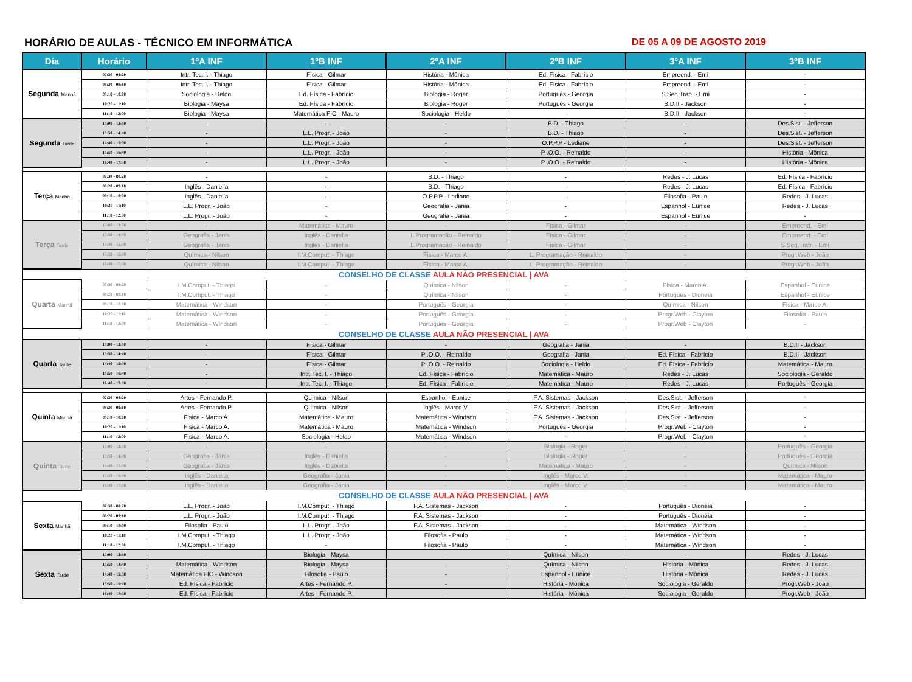HORÁRIO DE AULAS - TÉCNICO EM INFORMÁTICA DE 05 A 09 DE AGOSTO 2019
| Dia | Horário | 1ºA INF | 1ºB INF | 2ºA INF | 2ºB INF | 3ºA INF | 3ºB INF |
| --- | --- | --- | --- | --- | --- | --- | --- |
| Segunda Manhã | 07:30 - 08:20 | Intr. Tec. I. - Thiago | Física - Gilmar | História - Mônica | Ed. Física - Fabrício | Empreend. - Emí | - |
| | 08:20 - 09:10 | Intr. Tec. I. - Thiago | Física - Gilmar | História - Mônica | Ed. Física - Fabrício | Empreend. - Emí | - |
| | 09:10 - 10:00 | Sociologia - Heldo | Ed. Física - Fabrício | Biologia - Roger | Português - Georgia | S.Seg.Trab. - Emí | - |
| | 10:20 - 11:10 | Biologia - Maysa | Ed. Física - Fabrício | Biologia - Roger | Português - Georgia | B.D.II - Jackson | - |
| | 11:10 - 12:00 | Biologia - Maysa | Matemática FIC - Mauro | Sociologia - Heldo | - | B.D.II - Jackson | - |
| Segunda Tarde | 13:00 - 13:50 | - | - | - | B.D. - Thiago | - | Des.Sist. - Jefferson |
| | 13:50 - 14:40 | - | L.L. Progr. - João | - | B.D. - Thiago | - | Des.Sist. - Jefferson |
| | 14:40 - 15:30 | - | L.L. Progr. - João | - | O.P.P.P - Lediane | - | Des.Sist. - Jefferson |
| | 15:50 - 16:40 | - | L.L. Progr. - João | - | P .O.O. - Reinaldo | - | História - Mônica |
| | 16:40 - 17:30 | - | L.L. Progr. - João | - | P .O.O. - Reinaldo | - | História - Mônica |
| Terça Manhã | 07:30 - 08:20 | - | - | B.D. - Thiago | - | Redes - J. Lucas | Ed. Física - Fabrício |
| | 08:20 - 09:10 | Inglês - Daniella | - | B.D. - Thiago | - | Redes - J. Lucas | Ed. Física - Fabrício |
| | 09:10 - 10:00 | Inglês - Daniella | - | O.P.P.P - Lediane | - | Filosofia - Paulo | Redes - J. Lucas |
| | 10:20 - 11:10 | L.L. Progr. - João | - | Geografia - Jania | - | Espanhol - Eunice | Redes - J. Lucas |
| | 11:10 - 12:00 | L.L. Progr. - João | - | Geografia - Jania | - | Espanhol - Eunice | - |
| Terça Tarde | 13:00 - 13:50 | - | Matemática - Mauro | - | Física - Gilmar | - | Empreend. - Emí |
| | 13:50 - 14:40 | Geografia - Jania | Inglês - Daniella | L.Programação - Reinaldo | Física - Gilmar | - | Empreend. - Emí |
| | 14:40 - 15:30 | Geografia - Jania | Inglês - Daniella | L.Programação - Reinaldo | Física - Gilmar | - | S.Seg.Trab. - Emí |
| | 15:50 - 16:40 | Química - Nilson | I.M.Comput. - Thiago | Física - Marco A. | L. Programação - Reinaldo | - | Progr.Web - João |
| | 16:40 - 17:30 | Química - Nilson | I.M.Comput. - Thiago | Física - Marco A. | L. Programação - Reinaldo | - | Progr.Web - João |
| CONSELHO DE CLASSE AULA NÃO PRESENCIAL / AVA | | | | | | | |
| Quarta Manhã | 07:30 - 08:20 | I.M.Comput. - Thiago | - | Química - Nilson | - | Física - Marco A. | Espanhol - Eunice |
| | 08:20 - 09:10 | I.M.Comput. - Thiago | - | Química - Nilson | - | Português - Dionéia | Espanhol - Eunice |
| | 09:10 - 10:00 | Matemática - Windson | - | Português - Georgia | - | Química - Nilson | Física - Marco A. |
| | 10:20 - 11:10 | Matemática - Windson | - | Português - Georgia | - | Progr.Web - Clayton | Filosofia - Paulo |
| | 11:10 - 12:00 | Matemática - Windson | - | Português - Georgia | - | Progr.Web - Clayton | - |
| CONSELHO DE CLASSE AULA NÃO PRESENCIAL / AVA | | | | | | | |
| Quarta Tarde | 13:00 - 13:50 | - | Física - Gilmar | - | Geografia - Jania | - | B.D.II - Jackson |
| | 13:50 - 14:40 | - | Física - Gilmar | P .O.O. - Reinaldo | Geografia - Jania | Ed. Física - Fabrício | B.D.II - Jackson |
| | 14:40 - 15:30 | - | Física - Gilmar | P .O.O. - Reinaldo | Sociologia - Heldo | Ed. Física - Fabrício | Matemática - Mauro |
| | 15:50 - 16:40 | - | Intr. Tec. I. - Thiago | Ed. Física - Fabrício | Matemática - Mauro | Redes - J. Lucas | Sociologia - Geraldo |
| | 16:40 - 17:30 | - | Intr. Tec. I. - Thiago | Ed. Física - Fabrício | Matemática - Mauro | Redes - J. Lucas | Português - Georgia |
| Quinta Manhã | 07:30 - 08:20 | Artes - Fernando P. | Química - Nilson | Espanhol - Eunice | F.A. Sistemas - Jackson | Des.Sist. - Jefferson | - |
| | 08:20 - 09:10 | Artes - Fernando P. | Química - Nilson | Inglês - Marco V. | F.A. Sistemas - Jackson | Des.Sist. - Jefferson | - |
| | 09:10 - 10:00 | Física - Marco A. | Matemática - Mauro | Matemática - Windson | F.A. Sistemas - Jackson | Des.Sist. - Jefferson | - |
| | 10:20 - 11:10 | Física - Marco A. | Matemática - Mauro | Matemática - Windson | Português - Georgia | Progr.Web - Clayton | - |
| | 11:10 - 12:00 | Física - Marco A. | Sociologia - Heldo | Matemática - Windson | - | Progr.Web - Clayton | - |
| Quinta Tarde | 13:00 - 13:50 | - | - | - | Biologia - Roger | - | Português - Georgia |
| | 13:50 - 14:40 | Geografia - Jania | Inglês - Daniella | - | Biologia - Roger | - | Português - Georgia |
| | 14:40 - 15:30 | Geografia - Jania | Inglês - Daniella | - | Matemática - Mauro | - | Química - Nilson |
| | 15:50 - 16:40 | Inglês - Daniella | Geografia - Jania | - | Inglês - Marco V. | - | Matemática - Mauro |
| | 16:40 - 17:30 | Inglês - Daniella | Geografia - Jania | - | Inglês - Marco V. | - | Matemática - Mauro |
| CONSELHO DE CLASSE AULA NÃO PRESENCIAL / AVA | | | | | | | |
| Sexta Manhã | 07:30 - 08:20 | L.L. Progr. - João | I.M.Comput. - Thiago | F.A. Sistemas - Jackson | - | Português - Dionéia | - |
| | 08:20 - 09:10 | L.L. Progr. - João | I.M.Comput. - Thiago | F.A. Sistemas - Jackson | - | Português - Dionéia | - |
| | 09:10 - 10:00 | Filosofia - Paulo | L.L. Progr. - João | F.A. Sistemas - Jackson | - | Matemática - Windson | - |
| | 10:20 - 11:10 | I.M.Comput. - Thiago | L.L. Progr. - João | Filosofia - Paulo | - | Matemática - Windson | - |
| | 11:10 - 12:00 | I.M.Comput. - Thiago | - | Filosofia - Paulo | - | Matemática - Windson | - |
| Sexta Tarde | 13:00 - 13:50 | - | Biologia - Maysa | - | Química - Nilson | - | Redes - J. Lucas |
| | 13:50 - 14:40 | Matemática - Windson | Biologia - Maysa | - | Química - Nilson | História - Mônica | Redes - J. Lucas |
| | 14:40 - 15:30 | Matemática FIC - Windson | Filosofia - Paulo | - | Espanhol - Eunice | História - Mônica | Redes - J. Lucas |
| | 15:50 - 16:40 | Ed. Física - Fabrício | Artes - Fernando P. | - | História - Mônica | Sociologia - Geraldo | Progr.Web - João |
| | 16:40 - 17:30 | Ed. Física - Fabrício | Artes - Fernando P. | - | História - Mônica | Sociologia - Geraldo | Progr.Web - João |